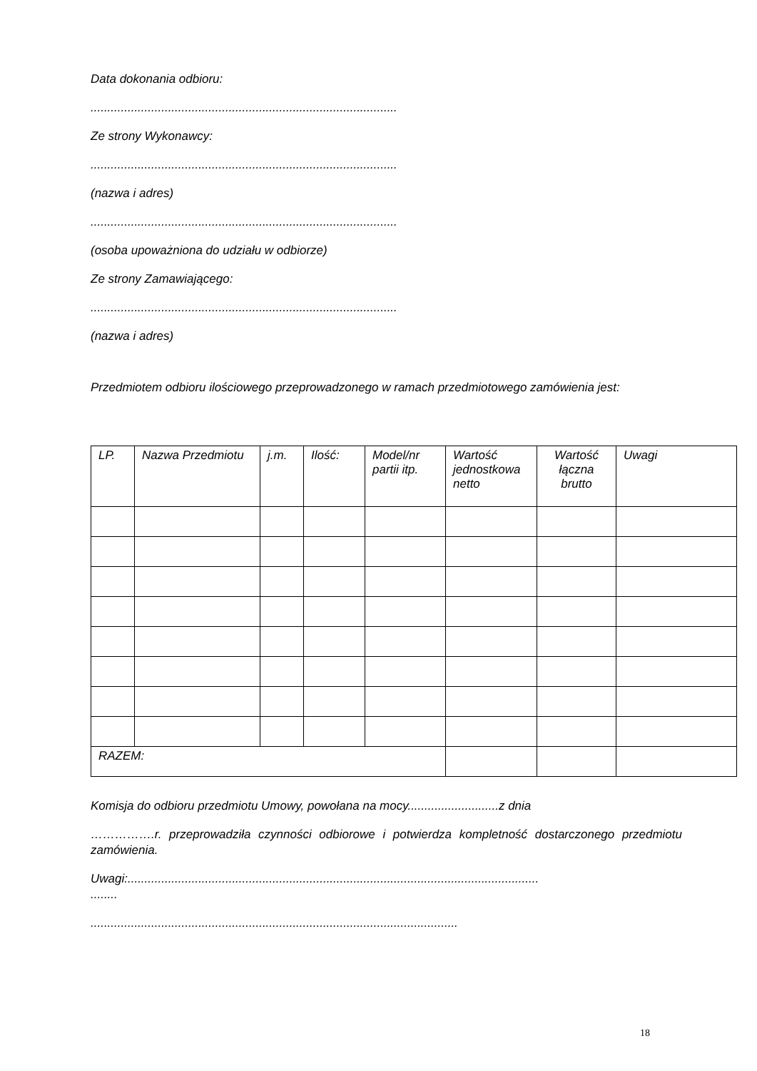Data dokonania odbioru:
...........................................................................................
Ze strony Wykonawcy:
...........................................................................................
(nazwa i adres)
...........................................................................................
(osoba upoważniona do udziału w odbiorze)
Ze strony Zamawiającego:
...........................................................................................
(nazwa i adres)
Przedmiotem odbioru ilościowego przeprowadzonego w ramach przedmiotowego zamówienia jest:
| LP. | Nazwa Przedmiotu | j.m. | Ilość: | Model/nr partii itp. | Wartość jednostkowa netto | Wartość łączna brutto | Uwagi |
| RAZEM: | | | | | | | |
Komisja do odbioru przedmiotu Umowy, powołana na mocy...........................z dnia
…………….r. przeprowadziła czynności odbiorowe i potwierdza kompletność dostarczonego przedmiotu zamówienia.
Uwagi:..........................................................................................................................
........
.............................................................................................................
18